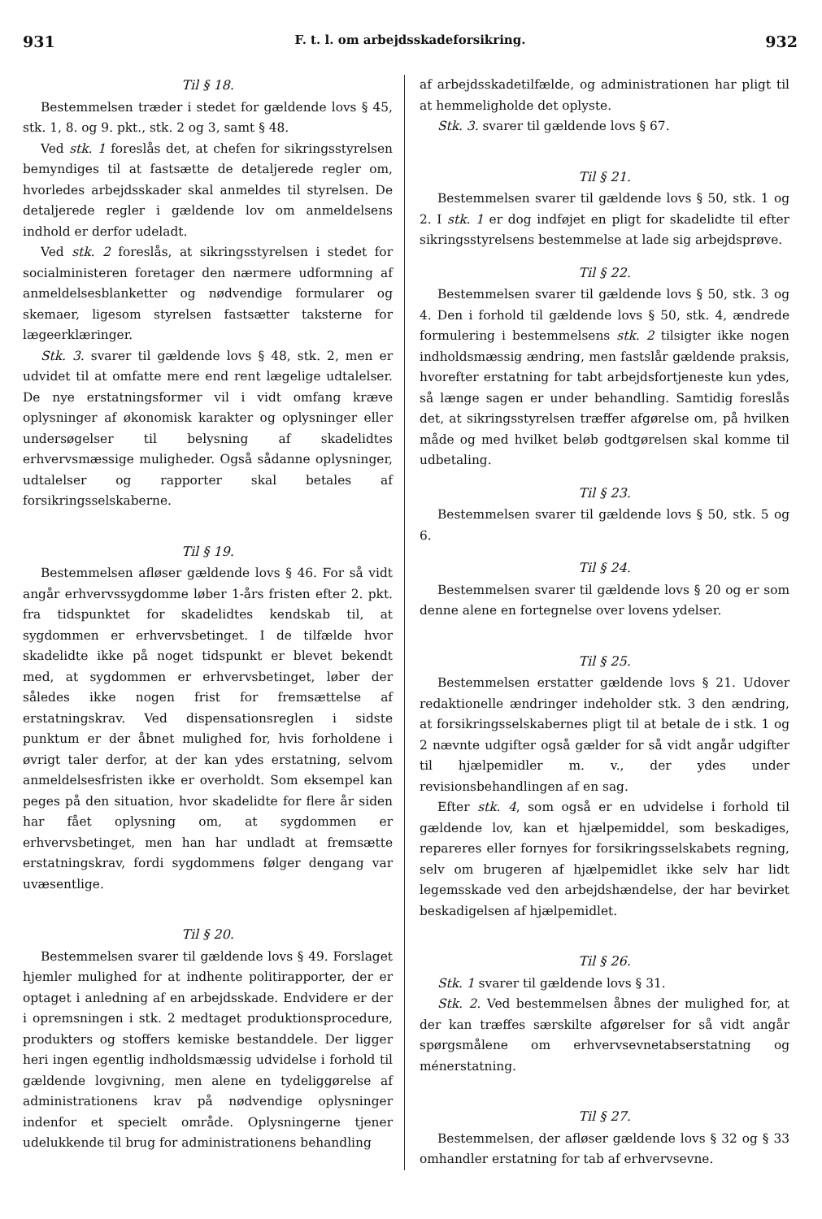931 F. t. l. om arbejdsskadeforsikring. 932
Til § 18.
Bestemmelsen træder i stedet for gældende lovs § 45, stk. 1, 8. og 9. pkt., stk. 2 og 3, samt § 48.
Ved stk. 1 foreslås det, at chefen for sikringsstyrelsen bemyndiges til at fastsætte de detaljerede regler om, hvorledes arbejdsskader skal anmeldes til styrelsen. De detaljerede regler i gældende lov om anmeldelsens indhold er derfor udeladt.
Ved stk. 2 foreslås, at sikringsstyrelsen i stedet for socialministeren foretager den nærmere udformning af anmeldelsesblanketter og nødvendige formularer og skemaer, ligesom styrelsen fastsætter taksterne for lægeerklæringer.
Stk. 3. svarer til gældende lovs § 48, stk. 2, men er udvidet til at omfatte mere end rent lægelige udtalelser. De nye erstatningsformer vil i vidt omfang kræve oplysninger af økonomisk karakter og oplysninger eller undersøgelser til belysning af skadelidtes erhvervsmæssige muligheder. Også sådanne oplysninger, udtalelser og rapporter skal betales af forsikringsselskaberne.
Til § 19.
Bestemmelsen afløser gældende lovs § 46. For så vidt angår erhvervssygdomme løber 1-års fristen efter 2. pkt. fra tidspunktet for skadelidtes kendskab til, at sygdommen er erhvervsbetinget. I de tilfælde hvor skadelidte ikke på noget tidspunkt er blevet bekendt med, at sygdommen er erhvervsbetinget, løber der således ikke nogen frist for fremsættelse af erstatningskrav. Ved dispensationsreglen i sidste punktum er der åbnet mulighed for, hvis forholdene i øvrigt taler derfor, at der kan ydes erstatning, selvom anmeldelsesfristen ikke er overholdt. Som eksempel kan peges på den situation, hvor skadelidte for flere år siden har fået oplysning om, at sygdommen er erhvervsbetinget, men han har undladt at fremsætte erstatningskrav, fordi sygdommens følger dengang var uvæsentlige.
Til § 20.
Bestemmelsen svarer til gældende lovs § 49. Forslaget hjemler mulighed for at indhente politirapporter, der er optaget i anledning af en arbejdsskade. Endvidere er der i opremsningen i stk. 2 medtaget produktionsprocedure, produkters og stoffers kemiske bestanddele. Der ligger heri ingen egentlig indholdsmæssig udvidelse i forhold til gældende lovgivning, men alene en tydeliggørelse af administrationens krav på nødvendige oplysninger indenfor et specielt område. Oplysningerne tjener udelukkende til brug for administrationens behandling
af arbejdsskadetilfælde, og administrationen har pligt til at hemmeligholde det oplyste.
Stk. 3. svarer til gældende lovs § 67.
Til § 21.
Bestemmelsen svarer til gældende lovs § 50, stk. 1 og 2. I stk. 1 er dog indføjet en pligt for skadelidte til efter sikringsstyrelsens bestemmelse at lade sig arbejdsprøve.
Til § 22.
Bestemmelsen svarer til gældende lovs § 50, stk. 3 og 4. Den i forhold til gældende lovs § 50, stk. 4, ændrede formulering i bestemmelsens stk. 2 tilsigter ikke nogen indholdsmæssig ændring, men fastslår gældende praksis, hvorefter erstatning for tabt arbejdsfortjeneste kun ydes, så længe sagen er under behandling. Samtidig foreslås det, at sikringsstyrelsen træffer afgørelse om, på hvilken måde og med hvilket beløb godtgørelsen skal komme til udbetaling.
Til § 23.
Bestemmelsen svarer til gældende lovs § 50, stk. 5 og 6.
Til § 24.
Bestemmelsen svarer til gældende lovs § 20 og er som denne alene en fortegnelse over lovens ydelser.
Til § 25.
Bestemmelsen erstatter gældende lovs § 21. Udover redaktionelle ændringer indeholder stk. 3 den ændring, at forsikringsselskabernes pligt til at betale de i stk. 1 og 2 nævnte udgifter også gælder for så vidt angår udgifter til hjælpemidler m. v., der ydes under revisionsbehandlingen af en sag.
Efter stk. 4, som også er en udvidelse i forhold til gældende lov, kan et hjælpemiddel, som beskadiges, repareres eller fornyes for forsikringsselskabets regning, selv om brugeren af hjælpemidlet ikke selv har lidt legemsskade ved den arbejdshændelse, der har bevirket beskadigelsen af hjælpemidlet.
Til § 26.
Stk. 1 svarer til gældende lovs § 31.
Stk. 2. Ved bestemmelsen åbnes der mulighed for, at der kan træffes særskilte afgørelser for så vidt angår spørgsmålene om erhvervsevnetabserstatning og ménerstatning.
Til § 27.
Bestemmelsen, der afløser gældende lovs § 32 og § 33 omhandler erstatning for tab af erhvervsevne.